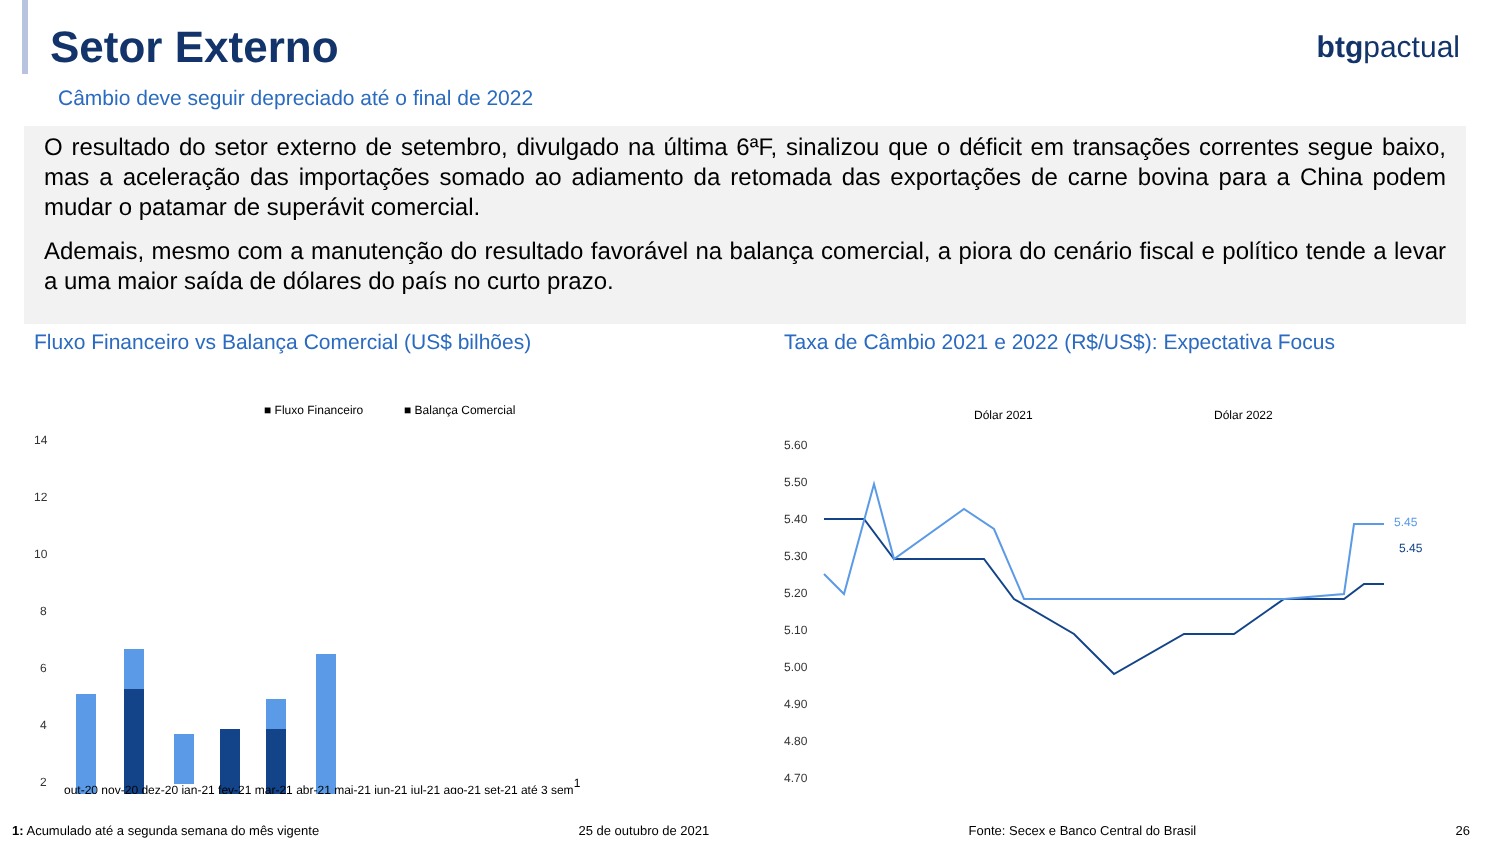Setor Externo
btgpactual
Câmbio deve seguir depreciado até o final de 2022
O resultado do setor externo de setembro, divulgado na última 6ªF, sinalizou que o déficit em transações correntes segue baixo, mas a aceleração das importações somado ao adiamento da retomada das exportações de carne bovina para a China podem mudar o patamar de superávit comercial.
Ademais, mesmo com a manutenção do resultado favorável na balança comercial, a piora do cenário fiscal e político tende a levar a uma maior saída de dólares do país no curto prazo.
Fluxo Financeiro vs Balança Comercial (US$ bilhões)
■ Fluxo Financeiro
■ Balança Comercial
14
12
10
8
6
4
2
out-20 nov-20 dez-20 jan-21 fev-21 mar-21 abr-21 mai-21 jun-21 jul-21 ago-21 set-21 até 3 sem1
Taxa de Câmbio 2021 e 2022 (R$/US$): Expectativa Focus
Dólar 2021
Dólar 2022
5.60
5.50
5.40
5.30
5.20
5.10
5.00
4.90
4.80
4.70
5.45
5.45
1: Acumulado até a segunda semana do mês vigente 25 de outubro de 2021 Fonte: Secex e Banco Central do Brasil 26